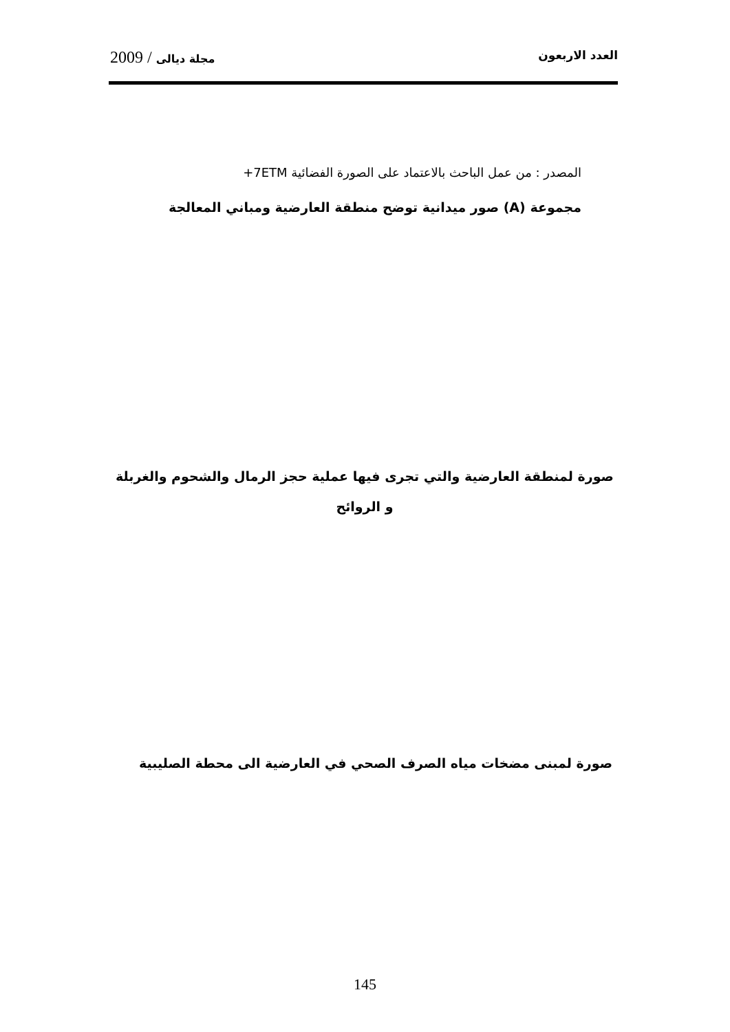العدد الاربعون مجلة ديالى / 2009
المصدر : من عمل الباحث بالاعتماد على الصورة الفضائية 7ETM+
مجموعة (A) صور ميدانية توضح منطقة العارضية ومباني المعالجة
صورة لمنطقة العارضية والتي تجرى فيها عملية حجز الرمال والشحوم والغربلة و الروائح
صورة لمبنى مضخات مياه الصرف الصحي في العارضية الى محطة الصليبية
145